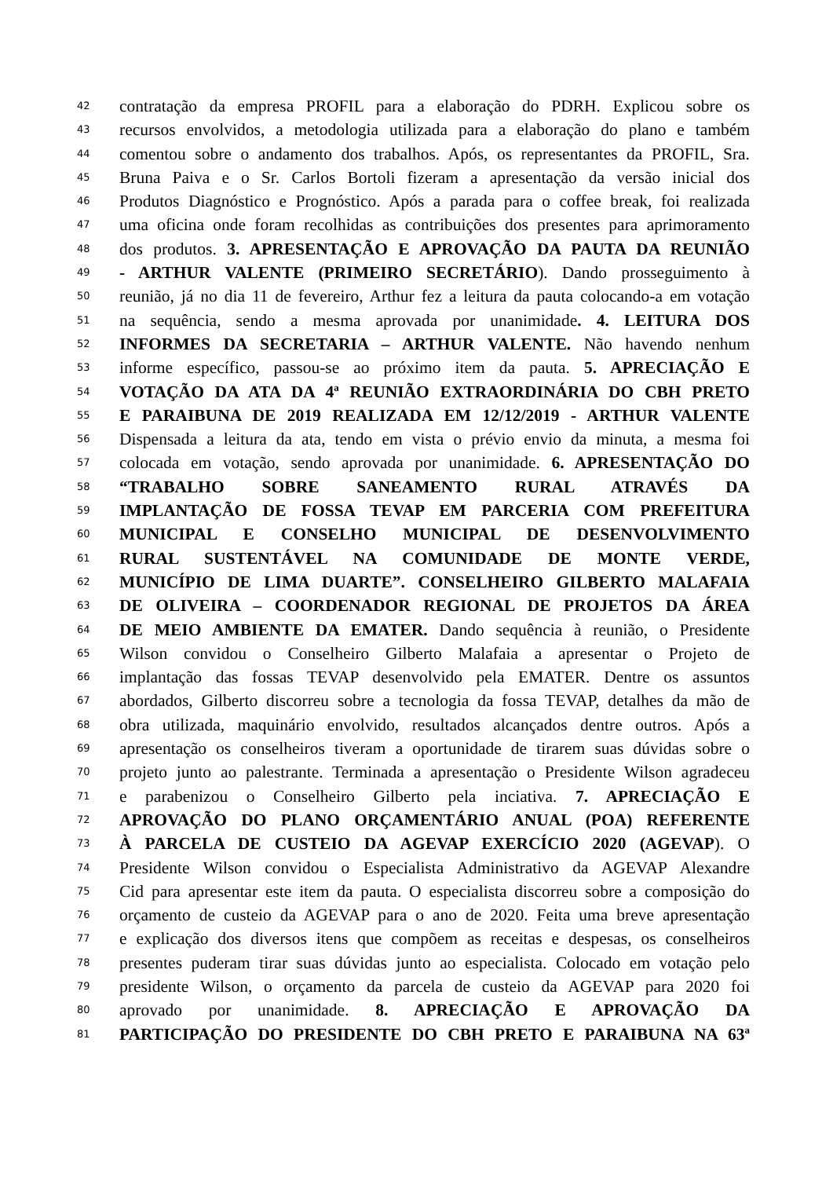42 contratação da empresa PROFIL para a elaboração do PDRH. Explicou sobre os
43 recursos envolvidos, a metodologia utilizada para a elaboração do plano e também
44 comentou sobre o andamento dos trabalhos. Após, os representantes da PROFIL, Sra.
45 Bruna Paiva e o Sr. Carlos Bortoli fizeram a apresentação da versão inicial dos
46 Produtos Diagnóstico e Prognóstico. Após a parada para o coffee break, foi realizada
47 uma oficina onde foram recolhidas as contribuições dos presentes para aprimoramento
48 dos produtos. 3. APRESENTAÇÃO E APROVAÇÃO DA PAUTA DA REUNIÃO
49 - ARTHUR VALENTE (PRIMEIRO SECRETÁRIO). Dando prosseguimento à
50 reunião, já no dia 11 de fevereiro, Arthur fez a leitura da pauta colocando-a em votação
51 na sequência, sendo a mesma aprovada por unanimidade. 4. LEITURA DOS
52 INFORMES DA SECRETARIA – ARTHUR VALENTE. Não havendo nenhum
53 informe específico, passou-se ao próximo item da pauta. 5. APRECIAÇÃO E
54 VOTAÇÃO DA ATA DA 4ª REUNIÃO EXTRAORDINÁRIA DO CBH PRETO
55 E PARAIBUNA DE 2019 REALIZADA EM 12/12/2019 - ARTHUR VALENTE
56 Dispensada a leitura da ata, tendo em vista o prévio envio da minuta, a mesma foi
57 colocada em votação, sendo aprovada por unanimidade. 6. APRESENTAÇÃO DO
58 “TRABALHO SOBRE SANEAMENTO RURAL ATRAVÉS DA
59 IMPLANTAÇÃO DE FOSSA TEVAP EM PARCERIA COM PREFEITURA
60 MUNICIPAL E CONSELHO MUNICIPAL DE DESENVOLVIMENTO
61 RURAL SUSTENTÁVEL NA COMUNIDADE DE MONTE VERDE,
62 MUNICÍPIO DE LIMA DUARTE”. CONSELHEIRO GILBERTO MALAFAIA
63 DE OLIVEIRA – COORDENADOR REGIONAL DE PROJETOS DA ÁREA
64 DE MEIO AMBIENTE DA EMATER. Dando sequência à reunião, o Presidente
65 Wilson convidou o Conselheiro Gilberto Malafaia a apresentar o Projeto de
66 implantação das fossas TEVAP desenvolvido pela EMATER. Dentre os assuntos
67 abordados, Gilberto discorreu sobre a tecnologia da fossa TEVAP, detalhes da mão de
68 obra utilizada, maquinário envolvido, resultados alcançados dentre outros. Após a
69 apresentação os conselheiros tiveram a oportunidade de tirarem suas dúvidas sobre o
70 projeto junto ao palestrante. Terminada a apresentação o Presidente Wilson agradeceu
71 e parabenizou o Conselheiro Gilberto pela inciativa. 7. APRECIAÇÃO E
72 APROVAÇÃO DO PLANO ORÇAMENTÁRIO ANUAL (POA) REFERENTE
73 À PARCELA DE CUSTEIO DA AGEVAP EXERCÍCIO 2020 (AGEVAP). O
74 Presidente Wilson convidou o Especialista Administrativo da AGEVAP Alexandre
75 Cid para apresentar este item da pauta. O especialista discorreu sobre a composição do
76 orçamento de custeio da AGEVAP para o ano de 2020. Feita uma breve apresentação
77 e explicação dos diversos itens que compõem as receitas e despesas, os conselheiros
78 presentes puderam tirar suas dúvidas junto ao especialista. Colocado em votação pelo
79 presidente Wilson, o orçamento da parcela de custeio da AGEVAP para 2020 foi
80 aprovado por unanimidade. 8. APRECIAÇÃO E APROVAÇÃO DA
81 PARTICIPAÇÃO DO PRESIDENTE DO CBH PRETO E PARAIBUNA NA 63ª